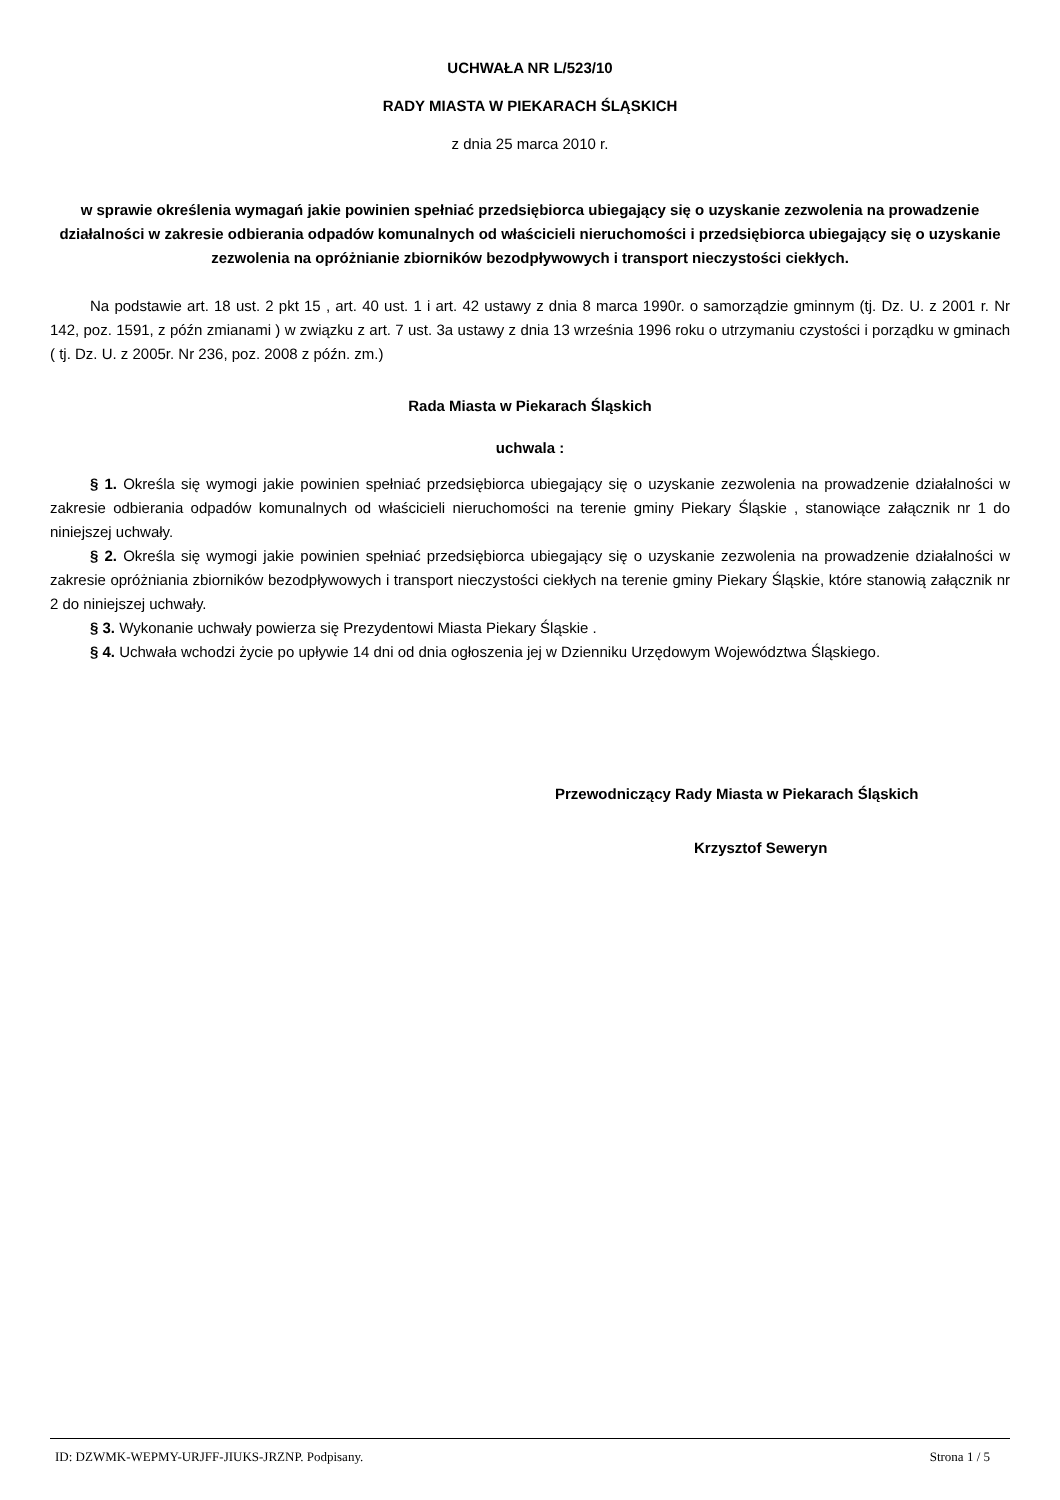UCHWAŁA NR L/523/10
RADY MIASTA W PIEKARACH ŚLĄSKICH
z dnia 25 marca 2010 r.
w sprawie określenia wymagań jakie powinien spełniać przedsiębiorca ubiegający się o uzyskanie zezwolenia na prowadzenie działalności w zakresie odbierania odpadów komunalnych od właścicieli nieruchomości i przedsiębiorca ubiegający się o uzyskanie zezwolenia na opróżnianie zbiorników bezodpływowych i transport nieczystości ciekłych.
Na podstawie art. 18 ust. 2 pkt 15 , art. 40 ust. 1 i art. 42 ustawy z dnia 8 marca 1990r. o samorządzie gminnym (tj. Dz. U. z 2001 r. Nr 142, poz. 1591, z późn zmianami ) w związku z art. 7 ust. 3a ustawy z dnia 13 września 1996 roku o utrzymaniu czystości i porządku w gminach ( tj. Dz. U. z 2005r. Nr 236, poz. 2008 z późn. zm.)
Rada Miasta w Piekarach Śląskich
uchwala :
§ 1. Określa się wymogi jakie powinien spełniać przedsiębiorca ubiegający się o uzyskanie zezwolenia na prowadzenie działalności w zakresie odbierania odpadów komunalnych od właścicieli nieruchomości na terenie gminy Piekary Śląskie , stanowiące załącznik nr 1 do niniejszej uchwały.
§ 2. Określa się wymogi jakie powinien spełniać przedsiębiorca ubiegający się o uzyskanie zezwolenia na prowadzenie działalności w zakresie opróżniania zbiorników bezodpływowych i transport nieczystości ciekłych na terenie gminy Piekary Śląskie, które stanowią załącznik nr 2 do niniejszej uchwały.
§ 3. Wykonanie uchwały powierza się Prezydentowi Miasta Piekary Śląskie .
§ 4. Uchwała wchodzi życie po upływie 14 dni od dnia ogłoszenia jej w Dzienniku Urzędowym Województwa Śląskiego.
Przewodniczący Rady Miasta w Piekarach Śląskich
Krzysztof Seweryn
ID: DZWMK-WEPMY-URJFF-JIUKS-JRZNP. Podpisany. Strona 1 / 5